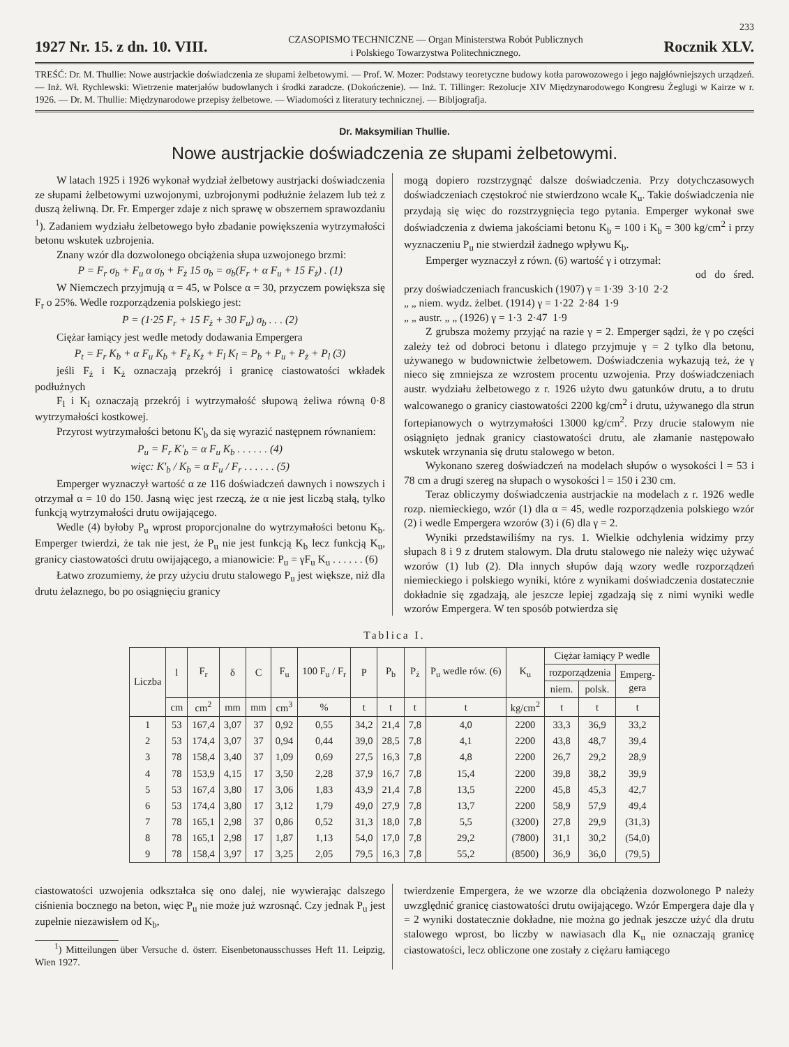233
1927 Nr. 15. z dn. 10. VIII. CZASOPISMO TECHNICZNE — Organ Ministerstwa Robót Publicznych
i Polskiego Towarzystwa Politechnicznego. Rocznik XLV.
TREŚĆ: Dr. M. Thullie: Nowe austrjackie doświadczenia ze słupami żelbetowymi. — Prof. W. Mozer: Podstawy teoretyczne budowy kotła parowozowego i jego najgłówniejszych urządzeń. — Inż. Wł. Rychlewski: Wietrzenie materjałów budowlanych i środki zaradcze. (Dokończenie). — Inż. T. Tillinger: Rezolucje XIV Międzynarodowego Kongresu Żeglugi w Kairze w r. 1926. — Dr. M. Thullie: Międzynarodowe przepisy żelbetowe. — Wiadomości z literatury technicznej. — Bibljografja.
Dr. Maksymilian Thullie.
Nowe austrjackie doświadczenia ze słupami żelbetowymi.
W latach 1925 i 1926 wykonał wydział żelbetowy austrjacki doświadczenia ze słupami żelbetowymi uzwojonymi, uzbrojonymi podłużnie żelazem lub też z duszą żeliwną. Dr. Fr. Emperger zdaje z nich sprawę w obszernem sprawozdaniu <sup>1</sup>). Zadaniem wydziału żelbetowego było zbadanie powiększenia wytrzymałości betonu wskutek uzbrojenia.
Znany wzór dla dozwolonego obciążenia słupa uzwojonego brzmi:
P = F<sub>r</sub> σ<sub>b</sub> + F<sub>u</sub> α σ<sub>b</sub> + F<sub>ż</sub> 15 σ<sub>b</sub> = σ<sub>b</sub>(F<sub>r</sub> + α F<sub>u</sub> + 15 F<sub>ż</sub>) . (1)
W Niemczech przyjmują α = 45, w Polsce α = 30, przyczem powiększa się F<sub>r</sub> o 25%. Wedle rozporządzenia polskiego jest:
P = (1·25 F<sub>r</sub> + 15 F<sub>ż</sub> + 30 F<sub>u</sub>) σ<sub>b</sub> . . . (2)
Ciężar łamiący jest wedle metody dodawania Empergera
P<sub>t</sub> = F<sub>r</sub> K<sub>b</sub> + α F<sub>u</sub> K<sub>b</sub> + F<sub>ż</sub> K<sub>ż</sub> + F<sub>l</sub> K<sub>l</sub> = P<sub>b</sub> + P<sub>u</sub> + P<sub>ż</sub> + P<sub>l</sub> (3)
jeśli F<sub>ż</sub> i K<sub>ż</sub> oznaczają przekrój i granicę ciastowatości wkładek podłużnych
F<sub>l</sub> i K<sub>l</sub> oznaczają przekrój i wytrzymałość słupową żeliwa równą 0·8 wytrzymałości kostkowej.
Przyrost wytrzymałości betonu K'<sub>b</sub> da się wyrazić następnem równaniem:
P<sub>u</sub> = F<sub>r</sub> K'<sub>b</sub> = α F<sub>u</sub> K<sub>b</sub> . . . . . . (4)
więc: K'<sub>b</sub> / K<sub>b</sub> = α F<sub>u</sub> / F<sub>r</sub> . . . . . . (5)
Emperger wyznaczył wartość α ze 116 doświadczeń dawnych i nowszych i otrzymał α = 10 do 150. Jasną więc jest rzeczą, że α nie jest liczbą stałą, tylko funkcją wytrzymałości drutu owijającego.
Wedle (4) byłoby P<sub>u</sub> wprost proporcjonalne do wytrzymałości betonu K<sub>b</sub>. Emperger twierdzi, że tak nie jest, że P<sub>u</sub> nie jest funkcją K<sub>b</sub> lecz funkcją K<sub>u</sub>, granicy ciastowatości drutu owijającego, a mianowicie: P<sub>u</sub> = γF<sub>u</sub> K<sub>u</sub> . . . . . . (6)
Łatwo zrozumiemy, że przy użyciu drutu stalowego P<sub>u</sub> jest większe, niż dla drutu żelaznego, bo po osiągnięciu granicy
mogą dopiero rozstrzygnąć dalsze doświadczenia. Przy dotychczasowych doświadczeniach częstokroć nie stwierdzono wcale K<sub>u</sub>. Takie doświadczenia nie przydają się więc do rozstrzygnięcia tego pytania. Emperger wykonał swe doświadczenia z dwiema jakościami betonu K<sub>b</sub> = 100 i K<sub>b</sub> = 300 kg/cm<sup>2</sup> i przy wyznaczeniu P<sub>u</sub> nie stwierdził żadnego wpływu K<sub>b</sub>.
Emperger wyznaczył z równ. (6) wartość γ i otrzymał:
od do śred.
przy doświadczeniach francuskich (1907) γ = 1·39 3·10 2·2
„ „ niem. wydz. żelbet. (1914) γ = 1·22 2·84 1·9
„ „ austr. „ „ (1926) γ = 1·3 2·47 1·9
Z grubsza możemy przyjąć na razie γ = 2. Emperger sądzi, że γ po części zależy też od dobroci betonu i dlatego przyjmuje γ = 2 tylko dla betonu, używanego w budownictwie żelbetowem. Doświadczenia wykazują też, że γ nieco się zmniejsza ze wzrostem procentu uzwojenia. Przy doświadczeniach austr. wydziału żelbetowego z r. 1926 użyto dwu gatunków drutu, a to drutu walcowanego o granicy ciastowatości 2200 kg/cm<sup>2</sup> i drutu, używanego dla strun fortepianowych o wytrzymałości 13000 kg/cm<sup>2</sup>. Przy drucie stalowym nie osiągnięto jednak granicy ciastowatości drutu, ale złamanie następowało wskutek wrzynania się drutu stalowego w beton.
Wykonano szereg doświadczeń na modelach słupów o wysokości l = 53 i 78 cm a drugi szereg na słupach o wysokości l = 150 i 230 cm.
Teraz obliczymy doświadczenia austrjackie na modelach z r. 1926 wedle rozp. niemieckiego, wzór (1) dla α = 45, wedle rozporządzenia polskiego wzór (2) i wedle Empergera wzorów (3) i (6) dla γ = 2.
Wyniki przedstawiliśmy na rys. 1. Wielkie odchylenia widzimy przy słupach 8 i 9 z drutem stalowym. Dla drutu stalowego nie należy więc używać wzorów (1) lub (2). Dla innych słupów dają wzory wedle rozporządzeń niemieckiego i polskiego wyniki, które z wynikami doświadczenia dostatecznie dokładnie się zgadzają, ale jeszcze lepiej zgadzają się z nimi wyniki wedle wzorów Empergera. W ten sposób potwierdza się
Tablica I.
| Liczba | l | F<sub>r</sub> | δ | C | F<sub>u</sub> | 100 F<sub>u</sub> / F<sub>r</sub> | P | P<sub>b</sub> | P<sub>ż</sub> | P<sub>u</sub> wedle rów. (6) | K<sub>u</sub> | Ciężar łamiący P wedle | | |
| --- | --- | --- | --- | --- | --- | --- | --- | --- | --- | --- | --- | --- | --- | --- |
| | | | | | | | | | | | | rozporządzenia | | Emperg- gera |
| | | | | | | | | | | | | niem. | polsk. | |
| | cm | cm<sup>2</sup> | mm | mm | cm<sup>3</sup> | % | t | t | t | t | kg/cm<sup>2</sup> | t | t | t |
| 1 | 53 | 167,4 | 3,07 | 37 | 0,92 | 0,55 | 34,2 | 21,4 | 7,8 | 4,0 | 2200 | 33,3 | 36,9 | 33,2 |
| 2 | 53 | 174,4 | 3,07 | 37 | 0,94 | 0,44 | 39,0 | 28,5 | 7,8 | 4,1 | 2200 | 43,8 | 48,7 | 39,4 |
| 3 | 78 | 158,4 | 3,40 | 37 | 1,09 | 0,69 | 27,5 | 16,3 | 7,8 | 4,8 | 2200 | 26,7 | 29,2 | 28,9 |
| 4 | 78 | 153,9 | 4,15 | 17 | 3,50 | 2,28 | 37,9 | 16,7 | 7,8 | 15,4 | 2200 | 39,8 | 38,2 | 39,9 |
| 5 | 53 | 167,4 | 3,80 | 17 | 3,06 | 1,83 | 43,9 | 21,4 | 7,8 | 13,5 | 2200 | 45,8 | 45,3 | 42,7 |
| 6 | 53 | 174,4 | 3,80 | 17 | 3,12 | 1,79 | 49,0 | 27,9 | 7,8 | 13,7 | 2200 | 58,9 | 57,9 | 49,4 |
| 7 | 78 | 165,1 | 2,98 | 37 | 0,86 | 0,52 | 31,3 | 18,0 | 7,8 | 5,5 | (3200) | 27,8 | 29,9 | (31,3) |
| 8 | 78 | 165,1 | 2,98 | 17 | 1,87 | 1,13 | 54,0 | 17,0 | 7,8 | 29,2 | (7800) | 31,1 | 30,2 | (54,0) |
| 9 | 78 | 158,4 | 3,97 | 17 | 3,25 | 2,05 | 79,5 | 16,3 | 7,8 | 55,2 | (8500) | 36,9 | 36,0 | (79,5) |
ciastowatości uzwojenia odkształca się ono dalej, nie wywierając dalszego ciśnienia bocznego na beton, więc P<sub>u</sub> nie może już wzrosnąć. Czy jednak P<sub>u</sub> jest zupełnie niezawisłem od K<sub>b</sub>,
<sup>1</sup>) Mitteilungen über Versuche d. österr. Eisenbetonausschusses Heft 11. Leipzig, Wien 1927.
twierdzenie Empergera, że we wzorze dla obciążenia dozwolonego P należy uwzględnić granicę ciastowatości drutu owijającego. Wzór Empergera daje dla γ = 2 wyniki dostatecznie dokładne, nie można go jednak jeszcze użyć dla drutu stalowego wprost, bo liczby w nawiasach dla K<sub>u</sub> nie oznaczają granicę ciastowatości, lecz obliczone one zostały z ciężaru łamiącego